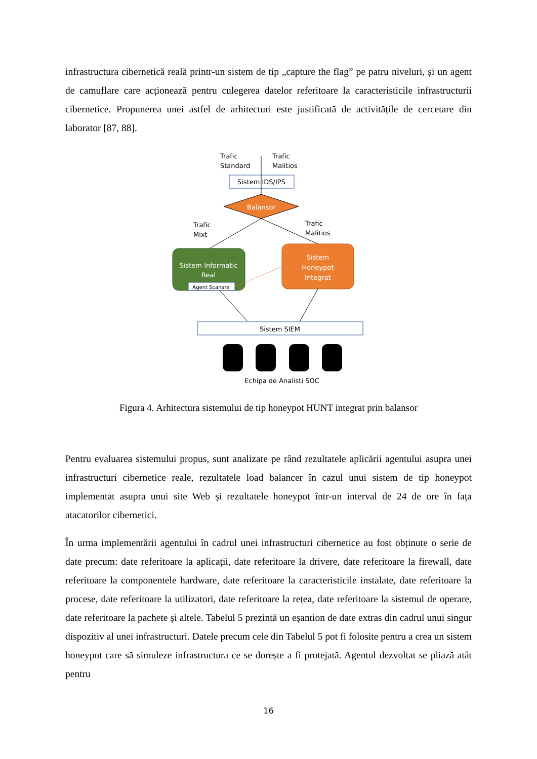infrastructura cibernetică reală printr-un sistem de tip „capture the flag” pe patru niveluri, și un agent de camuflare care acționează pentru culegerea datelor referitoare la caracteristicile infrastructurii cibernetice. Propunerea unei astfel de arhitecturi este justificată de activitățile de cercetare din laborator [87, 88].
Trafic
Standard
Trafic
Malitios
Sistem IDS/IPS
Balansor
Trafic
Mixt
Trafic
Malitios
Sistem Informatic
Real
Agent Scanare
Sistem
Honeypot
Integrat
Sistem SIEM
Echipa de Analisti SOC
Figura 4. Arhitectura sistemului de tip honeypot HUNT integrat prin balansor
Pentru evaluarea sistemului propus, sunt analizate pe rând rezultatele aplicării agentului asupra unei infrastructuri cibernetice reale, rezultatele load balancer în cazul unui sistem de tip honeypot implementat asupra unui site Web și rezultatele honeypot într-un interval de 24 de ore în fața atacatorilor cibernetici.
În urma implementării agentului în cadrul unei infrastructuri cibernetice au fost obținute o serie de date precum: date referitoare la aplicații, date referitoare la drivere, date referitoare la firewall, date referitoare la componentele hardware, date referitoare la caracteristicile instalate, date referitoare la procese, date referitoare la utilizatori, date referitoare la rețea, date referitoare la sistemul de operare, date referitoare la pachete și altele. Tabelul 5 prezintă un eșantion de date extras din cadrul unui singur dispozitiv al unei infrastructuri. Datele precum cele din Tabelul 5 pot fi folosite pentru a crea un sistem honeypot care să simuleze infrastructura ce se dorește a fi protejată. Agentul dezvoltat se pliază atât pentru
16